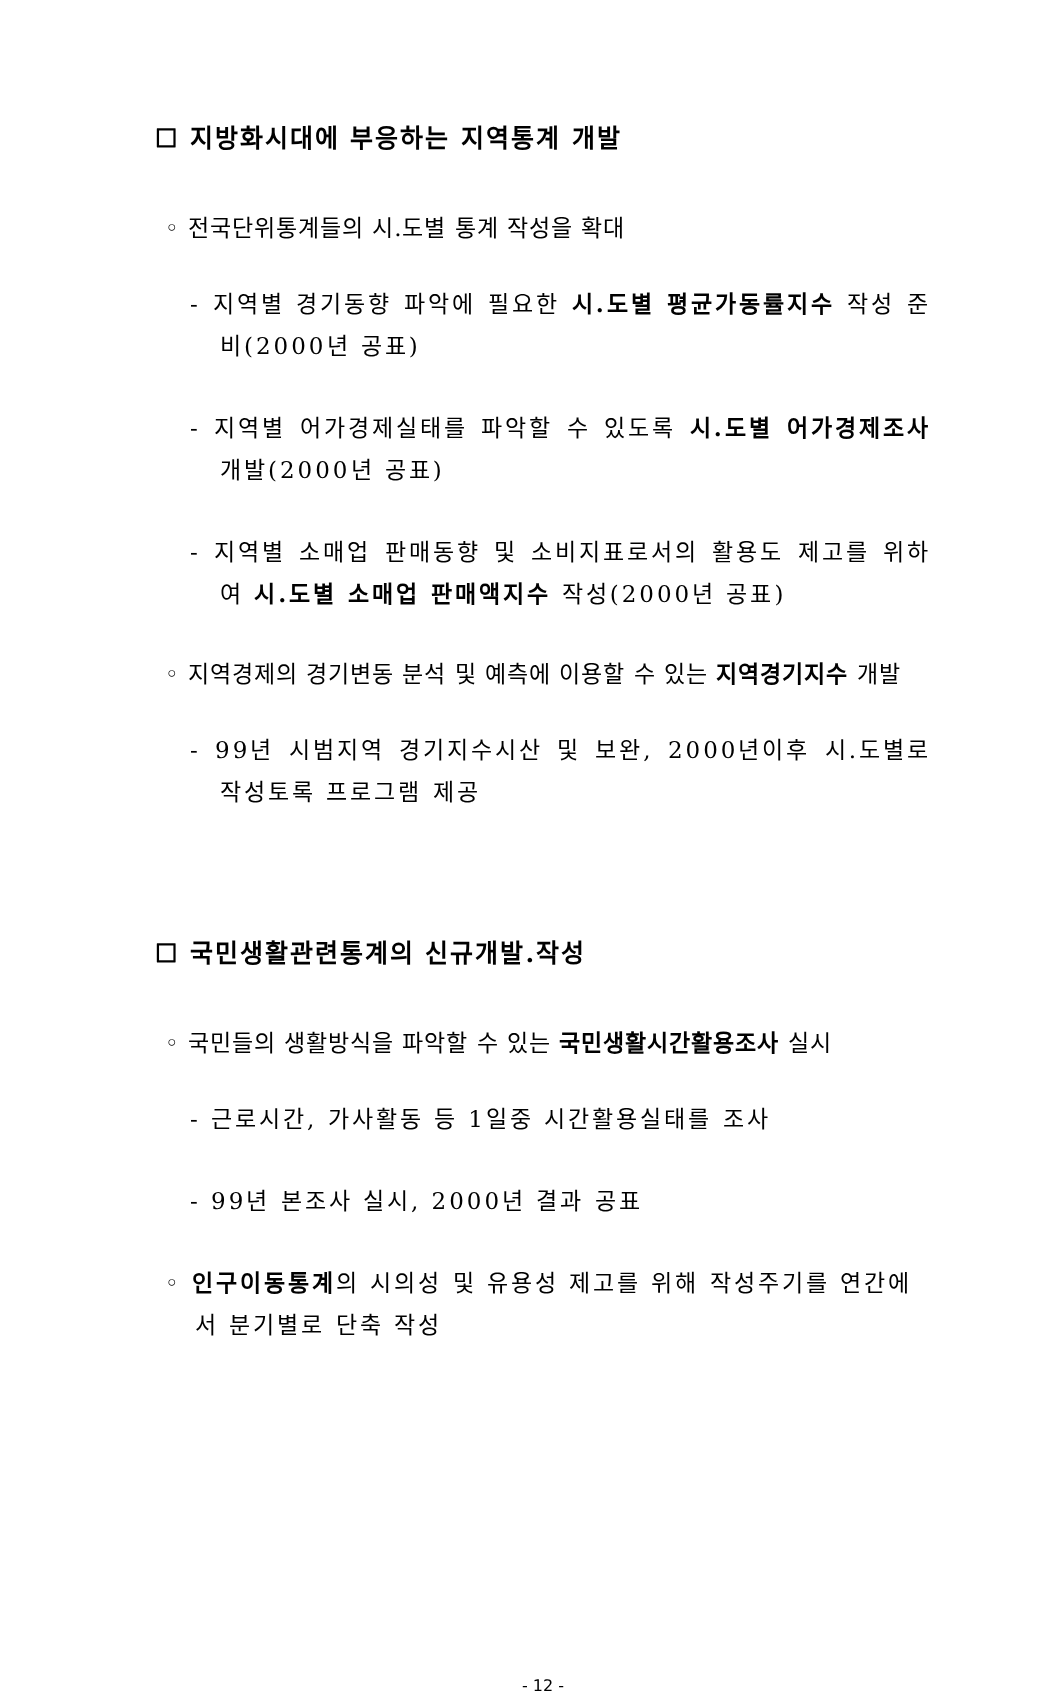☐ 지방화시대에 부응하는 지역통계 개발
◦ 전국단위통계들의 시.도별 통계 작성을 확대
- 지역별 경기동향 파악에 필요한 시.도별 평균가동률지수 작성 준비(2000년 공표)
- 지역별 어가경제실태를 파악할 수 있도록 시.도별 어가경제조사 개발(2000년 공표)
- 지역별 소매업 판매동향 및 소비지표로서의 활용도 제고를 위하여 시.도별 소매업 판매액지수 작성(2000년 공표)
◦ 지역경제의 경기변동 분석 및 예측에 이용할 수 있는 지역경기지수 개발
- 99년 시범지역 경기지수시산 및 보완, 2000년이후 시.도별로 작성토록 프로그램 제공
☐ 국민생활관련통계의 신규개발.작성
◦ 국민들의 생활방식을 파악할 수 있는 국민생활시간활용조사 실시
- 근로시간, 가사활동 등 1일중 시간활용실태를 조사
- 99년 본조사 실시, 2000년 결과 공표
◦ 인구이동통계의 시의성 및 유용성 제고를 위해 작성주기를 연간에서 분기별로 단축 작성
- 12 -